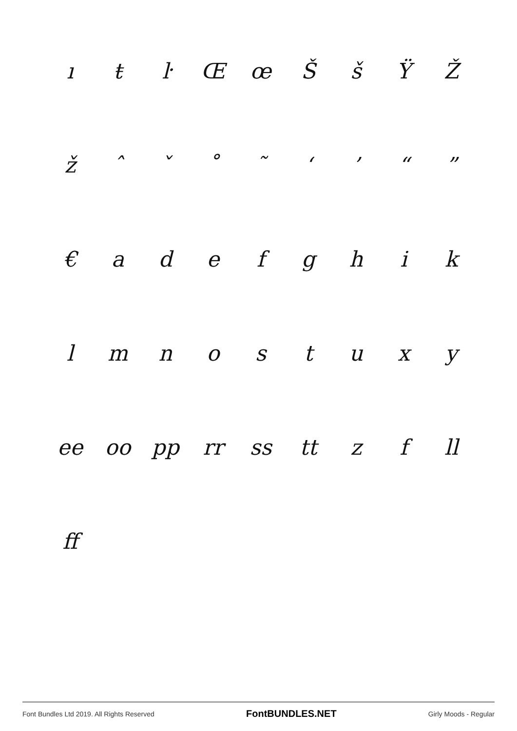ıŧŀŒœŠšŸŽ
žˆˇ ˚ ˜ ‘’ “”
€ adefghik
lmnostuxy
ee oo pp rr ss tt zf ll
ff
Font Bundles Ltd 2019. All Rights Reserved FontBUNDLES.NET Girly Moods - Regular